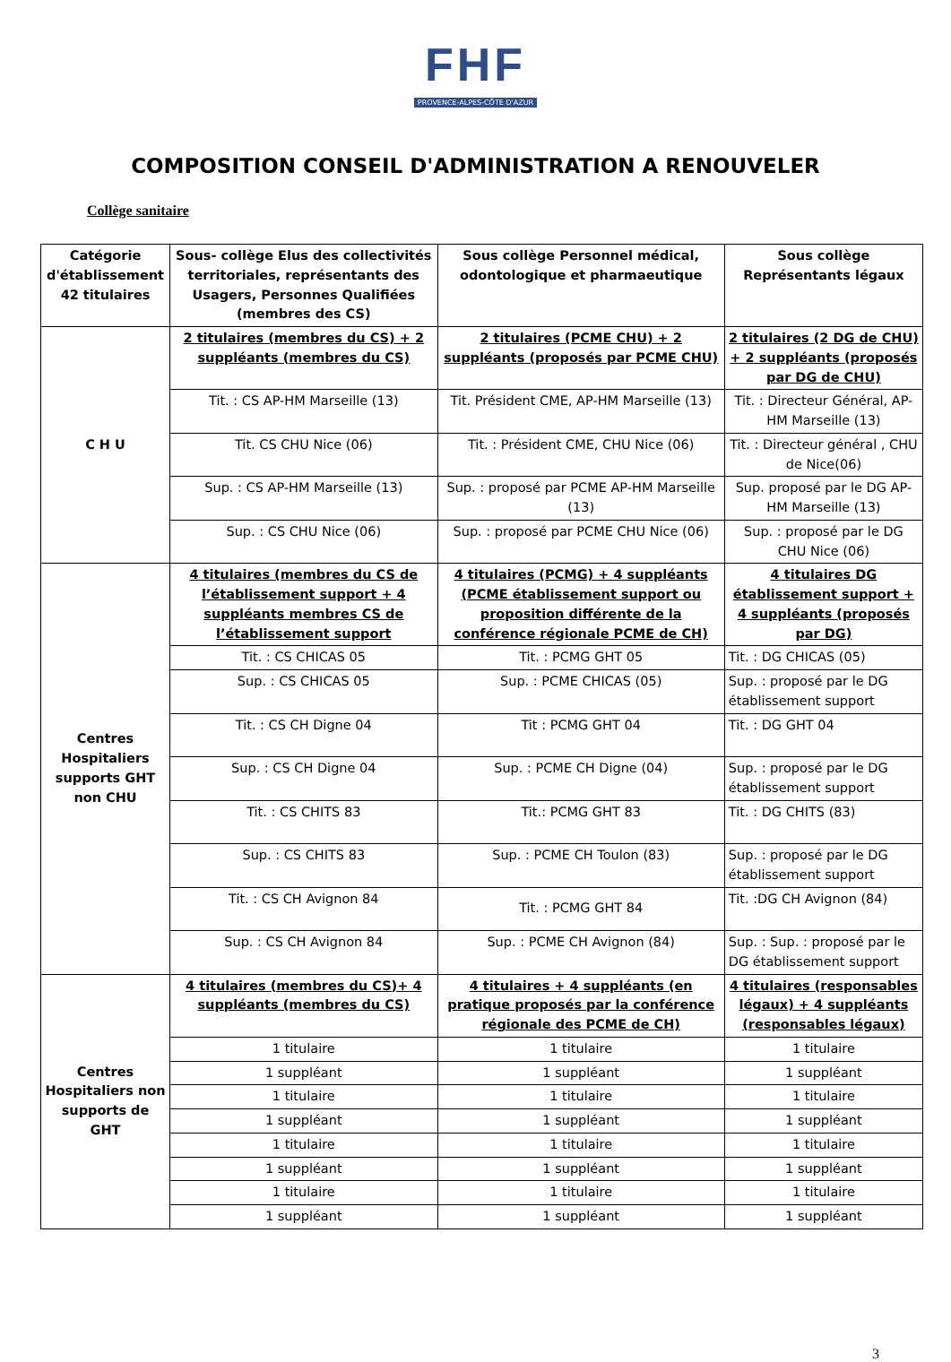FHF
PROVENCE-ALPES-CÔTE D'AZUR
COMPOSITION CONSEIL D'ADMINISTRATION A RENOUVELER
Collège sanitaire
| Catégorie d'établissement 42 titulaires | Sous- collège Elus des collectivités territoriales, représentants des Usagers, Personnes Qualifiées (membres des CS) | Sous collège Personnel médical, odontologique et pharmaeutique | Sous collège Représentants légaux |
| --- | --- | --- | --- |
| C H U | 2 titulaires (membres du CS) + 2 suppléants (membres du CS) | 2 titulaires (PCME CHU) + 2 suppléants (proposés par PCME CHU) | 2 titulaires (2 DG de CHU) + 2 suppléants (proposés par DG de CHU) |
| | Tit. : CS AP-HM Marseille (13) | Tit. Président CME, AP-HM Marseille (13) | Tit. : Directeur Général, AP-HM Marseille (13) |
| | Tit. CS CHU Nice (06) | Tit. : Président CME, CHU Nice (06) | Tit. : Directeur général , CHU de Nice(06) |
| | Sup. : CS AP-HM Marseille (13) | Sup. : proposé par PCME AP-HM Marseille (13) | Sup. proposé par le DG AP-HM Marseille (13) |
| | Sup. : CS CHU Nice (06) | Sup. : proposé par PCME CHU Nice (06) | Sup. : proposé par le DG CHU Nice (06) |
| Centres Hospitaliers supports GHT non CHU | 4 titulaires (membres du CS de l’établissement support + 4 suppléants membres CS de l’établissement support | 4 titulaires (PCMG) + 4 suppléants (PCME établissement support ou proposition différente de la conférence régionale PCME de CH) | 4 titulaires DG établissement support + 4 suppléants (proposés par DG) |
| | Tit. : CS CHICAS 05 | Tit. : PCMG GHT 05 | Tit. : DG CHICAS (05) |
| | Sup. : CS CHICAS 05 | Sup. : PCME CHICAS (05) | Sup. : proposé par le DG établissement support |
| | Tit. : CS CH Digne 04 | Tit : PCMG GHT 04 | Tit. : DG GHT 04 |
| | Sup. : CS CH Digne 04 | Sup. : PCME CH Digne (04) | Sup. : proposé par le DG établissement support |
| | Tit. : CS CHITS 83 | Tit.: PCMG GHT 83 | Tit. : DG CHITS (83) |
| | Sup. : CS CHITS 83 | Sup. : PCME CH Toulon (83) | Sup. : proposé par le DG établissement support |
| | Tit. : CS CH Avignon 84 | Tit. : PCMG GHT 84 | Tit. :DG CH Avignon (84) |
| | Sup. : CS CH Avignon 84 | Sup. : PCME CH Avignon (84) | Sup. : Sup. : proposé par le DG établissement support |
| Centres Hospitaliers non supports de GHT | 4 titulaires (membres du CS)+ 4 suppléants (membres du CS) | 4 titulaires + 4 suppléants (en pratique proposés par la conférence régionale des PCME de CH) | 4 titulaires (responsables légaux) + 4 suppléants (responsables légaux) |
| | 1 titulaire | 1 titulaire | 1 titulaire |
| | 1 suppléant | 1 suppléant | 1 suppléant |
| | 1 titulaire | 1 titulaire | 1 titulaire |
| | 1 suppléant | 1 suppléant | 1 suppléant |
| | 1 titulaire | 1 titulaire | 1 titulaire |
| | 1 suppléant | 1 suppléant | 1 suppléant |
| | 1 titulaire | 1 titulaire | 1 titulaire |
| | 1 suppléant | 1 suppléant | 1 suppléant |
3